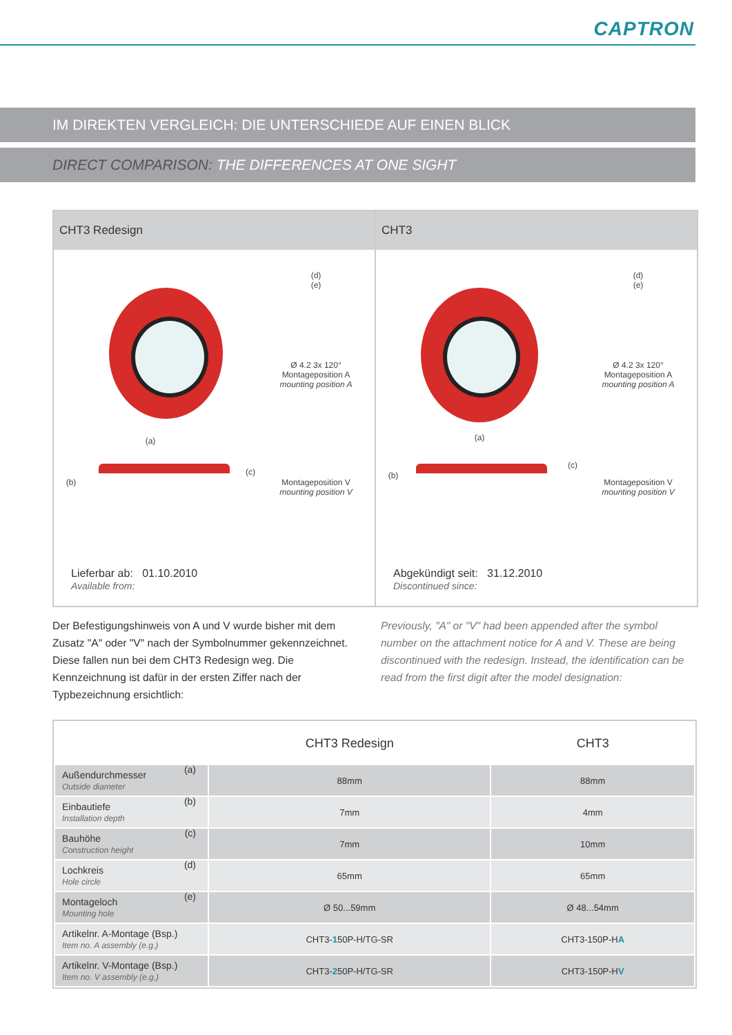CAPTRON
IM DIREKTEN VERGLEICH: DIE UNTERSCHIEDE AUF EINEN BLICK
DIRECT COMPARISON: THE DIFFERENCES AT ONE SIGHT
CHT3 Redesign
(d)
(e)
Ø 4.2 3x 120°
Montageposition A
mounting position A
Montageposition V
mounting position V
(a)
(b)
(c)
Lieferbar ab: 01.10.2010
Available from:
CHT3
(d)
(e)
Ø 4.2 3x 120°
Montageposition A
mounting position A
Montageposition V
mounting position V
(a)
(b)
(c)
Abgekündigt seit: 31.12.2010
Discontinued since:
Der Befestigungshinweis von A und V wurde bisher mit dem Zusatz "A" oder "V" nach der Symbolnummer gekennzeichnet. Diese fallen nun bei dem CHT3 Redesign weg. Die Kennzeichnung ist dafür in der ersten Ziffer nach der Typbezeichnung ersichtlich:
Previously, "A" or "V" had been appended after the symbol number on the attachment notice for A and V. These are being discontinued with the redesign. Instead, the identification can be read from the first digit after the model designation:
| | CHT3 Redesign | CHT3 |
| --- | --- | --- |
| Außendurchmesser (a) Outside diameter | 88mm | 88mm |
| Einbautiefe (b) Installation depth | 7mm | 4mm |
| Bauhöhe (c) Construction height | 7mm | 10mm |
| Lochkreis (d) Hole circle | 65mm | 65mm |
| Montageloch (e) Mounting hole | Ø 50...59mm | Ø 48...54mm |
| Artikelnr. A-Montage (Bsp.) Item no. A assembly (e.g.) | CHT3- 1 50P-H/TG-SR | CHT3-150P-H A |
| Artikelnr. V-Montage (Bsp.) Item no. V assembly (e.g.) | CHT3- 2 50P-H/TG-SR | CHT3-150P-H V |